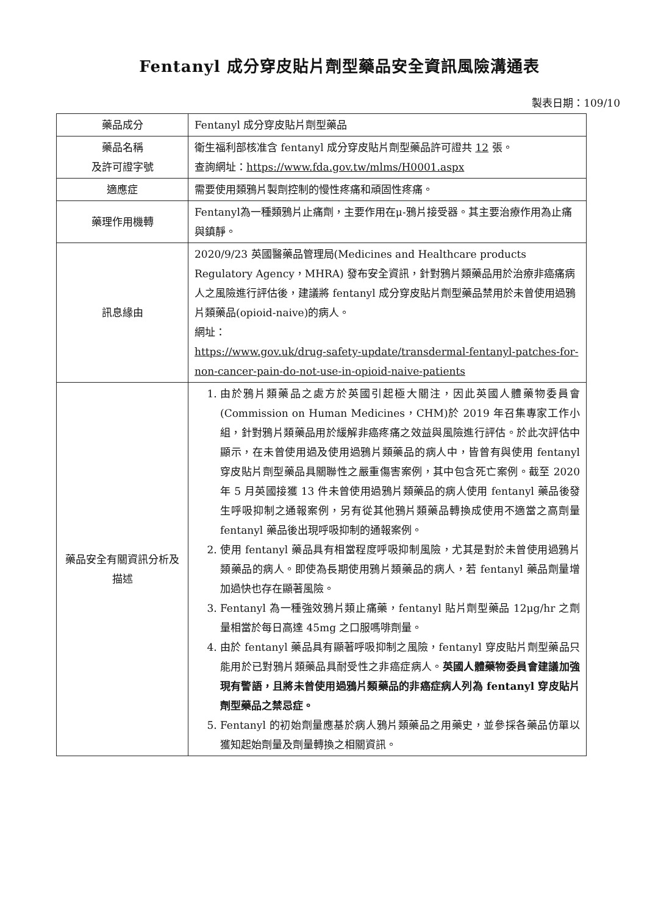Fentanyl 成分穿皮貼片劑型藥品安全資訊風險溝通表
製表日期：109/10
| 藥品成分 | Fentanyl 成分穿皮貼片劑型藥品 |
| 藥品名稱 及許可證字號 | 衛生福利部核准含 fentanyl 成分穿皮貼片劑型藥品許可證共 12 張。 查詢網址： https://www.fda.gov.tw/mlms/H0001.aspx |
| 適應症 | 需要使用類鴉片製劑控制的慢性疼痛和頑固性疼痛。 |
| 藥理作用機轉 | Fentanyl為一種類鴉片止痛劑，主要作用在μ-鴉片接受器。其主要治療作用為止痛與鎮靜。 |
| 訊息緣由 | 2020/9/23 英國醫藥品管理局(Medicines and Healthcare products Regulatory Agency，MHRA) 發布安全資訊，針對鴉片類藥品用於治療非癌痛病人之風險進行評估後，建議將 fentanyl 成分穿皮貼片劑型藥品禁用於未曾使用過鴉片類藥品(opioid-naive)的病人。 網址： https://www.gov.uk/drug-safety-update/transdermal-fentanyl-patches-for-non-cancer-pain-do-not-use-in-opioid-naive-patients |
| 藥品安全有關資訊分析及描述 | 1. 由於鴉片類藥品之處方於英國引起極大關注，因此英國人體藥物委員會(Commission on Human Medicines，CHM)於 2019 年召集專家工作小組，針對鴉片類藥品用於緩解非癌疼痛之效益與風險進行評估。於此次評估中顯示，在未曾使用過及使用過鴉片類藥品的病人中，皆曾有與使用 fentanyl 穿皮貼片劑型藥品具關聯性之嚴重傷害案例，其中包含死亡案例。截至 2020 年 5 月英國接獲 13 件未曾使用過鴉片類藥品的病人使用 fentanyl 藥品後發生呼吸抑制之通報案例，另有從其他鴉片類藥品轉換成使用不適當之高劑量 fentanyl 藥品後出現呼吸抑制的通報案例。 2. 使用 fentanyl 藥品具有相當程度呼吸抑制風險，尤其是對於未曾使用過鴉片類藥品的病人。即使為長期使用鴉片類藥品的病人，若 fentanyl 藥品劑量增加過快也存在顯著風險。 3. Fentanyl 為一種強效鴉片類止痛藥，fentanyl 貼片劑型藥品 12μg/hr 之劑量相當於每日高達 45mg 之口服嗎啡劑量。 4. 由於 fentanyl 藥品具有顯著呼吸抑制之風險，fentanyl 穿皮貼片劑型藥品只能用於已對鴉片類藥品具耐受性之非癌症病人。 英國人體藥物委員會建議加強現有警語，且將未曾使用過鴉片類藥品的非癌症病人列為 fentanyl 穿皮貼片劑型藥品之禁忌症。 5. Fentanyl 的初始劑量應基於病人鴉片類藥品之用藥史，並參採各藥品仿單以獲知起始劑量及劑量轉換之相關資訊。 |